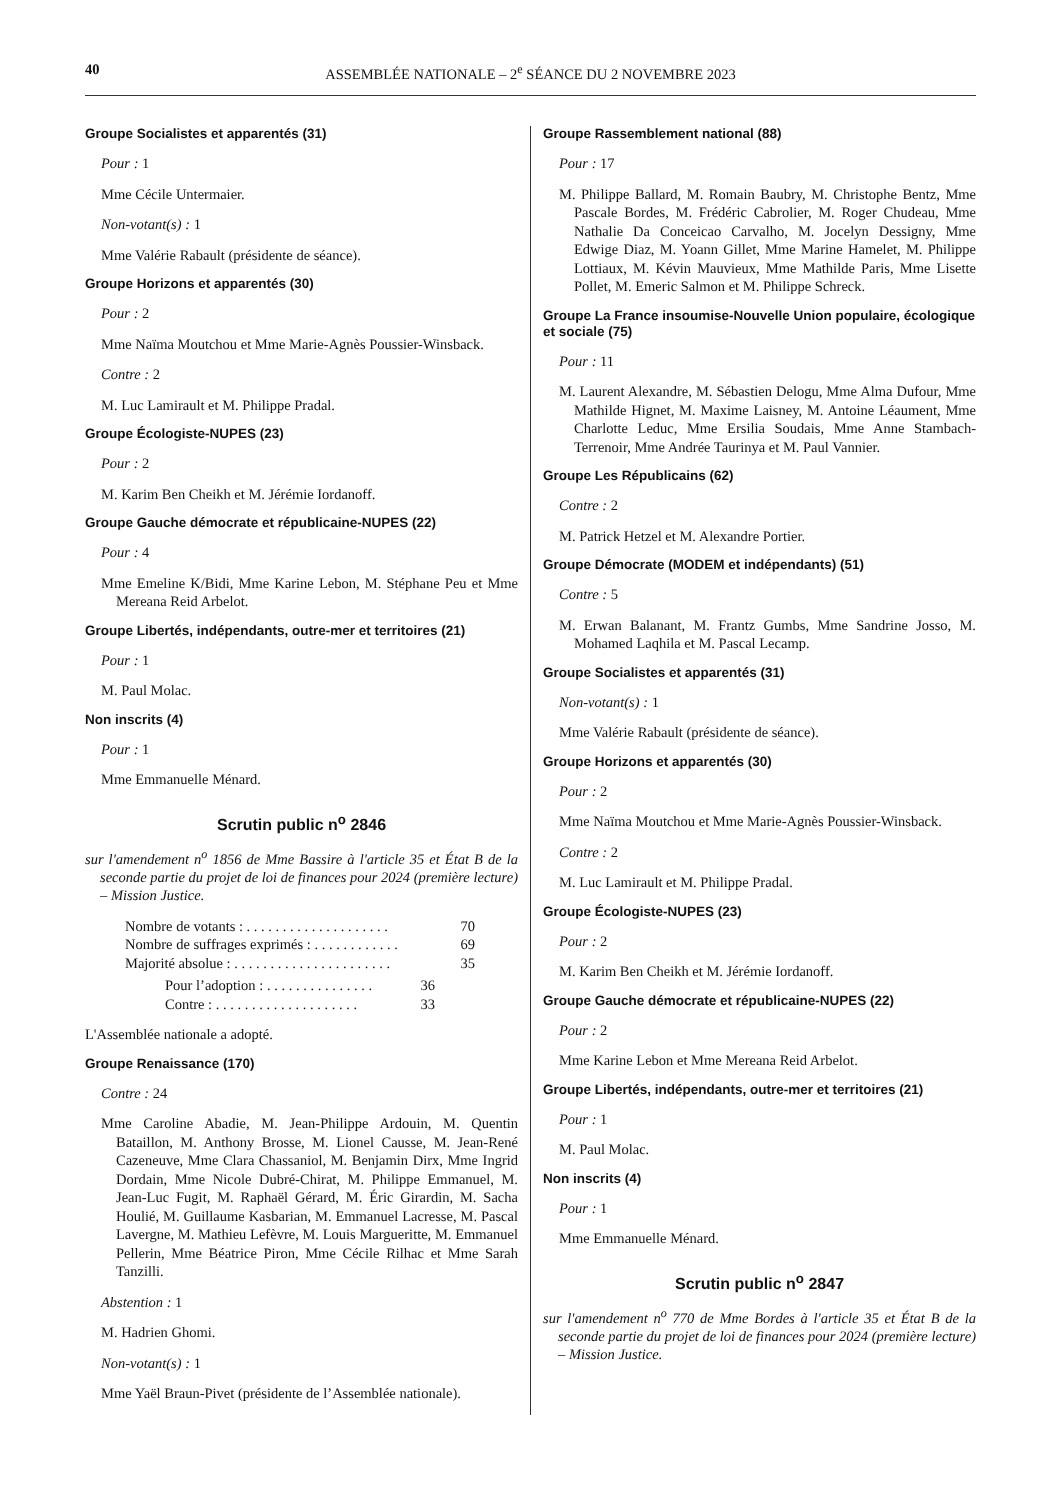40 ASSEMBLÉE NATIONALE – 2<sup>e</sup> SÉANCE DU 2 NOVEMBRE 2023
Groupe Socialistes et apparentés (31)
Pour : 1
Mme Cécile Untermaier.
Non-votant(s) : 1
Mme Valérie Rabault (présidente de séance).
Groupe Horizons et apparentés (30)
Pour : 2
Mme Naïma Moutchou et Mme Marie-Agnès Poussier-Winsback.
Contre : 2
M. Luc Lamirault et M. Philippe Pradal.
Groupe Écologiste-NUPES (23)
Pour : 2
M. Karim Ben Cheikh et M. Jérémie Iordanoff.
Groupe Gauche démocrate et républicaine-NUPES (22)
Pour : 4
Mme Emeline K/Bidi, Mme Karine Lebon, M. Stéphane Peu et Mme Mereana Reid Arbelot.
Groupe Libertés, indépendants, outre-mer et territoires (21)
Pour : 1
M. Paul Molac.
Non inscrits (4)
Pour : 1
Mme Emmanuelle Ménard.
Scrutin public n<sup>o</sup> 2846
sur l'amendement n<sup>o</sup> 1856 de Mme Bassire à l'article 35 et État B de la seconde partie du projet de loi de finances pour 2024 (première lecture) – Mission Justice.
Nombre de votants : . . . . . . . . . . . . . . . . . . . . 70
Nombre de suffrages exprimés : . . . . . . . . . . . . 69
Majorité absolue : . . . . . . . . . . . . . . . . . . . . . . 35
Pour l’adoption : . . . . . . . . . . . . . . . 36
Contre : . . . . . . . . . . . . . . . . . . . . 33
L'Assemblée nationale a adopté.
Groupe Renaissance (170)
Contre : 24
Mme Caroline Abadie, M. Jean-Philippe Ardouin, M. Quentin Bataillon, M. Anthony Brosse, M. Lionel Causse, M. Jean-René Cazeneuve, Mme Clara Chassaniol, M. Benjamin Dirx, Mme Ingrid Dordain, Mme Nicole Dubré-Chirat, M. Philippe Emmanuel, M. Jean-Luc Fugit, M. Raphaël Gérard, M. Éric Girardin, M. Sacha Houlié, M. Guillaume Kasbarian, M. Emmanuel Lacresse, M. Pascal Lavergne, M. Mathieu Lefèvre, M. Louis Margueritte, M. Emmanuel Pellerin, Mme Béatrice Piron, Mme Cécile Rilhac et Mme Sarah Tanzilli.
Abstention : 1
M. Hadrien Ghomi.
Non-votant(s) : 1
Mme Yaël Braun-Pivet (présidente de l’Assemblée nationale).
Groupe Rassemblement national (88)
Pour : 17
M. Philippe Ballard, M. Romain Baubry, M. Christophe Bentz, Mme Pascale Bordes, M. Frédéric Cabrolier, M. Roger Chudeau, Mme Nathalie Da Conceicao Carvalho, M. Jocelyn Dessigny, Mme Edwige Diaz, M. Yoann Gillet, Mme Marine Hamelet, M. Philippe Lottiaux, M. Kévin Mauvieux, Mme Mathilde Paris, Mme Lisette Pollet, M. Emeric Salmon et M. Philippe Schreck.
Groupe La France insoumise-Nouvelle Union populaire, écologique et sociale (75)
Pour : 11
M. Laurent Alexandre, M. Sébastien Delogu, Mme Alma Dufour, Mme Mathilde Hignet, M. Maxime Laisney, M. Antoine Léaument, Mme Charlotte Leduc, Mme Ersilia Soudais, Mme Anne Stambach-Terrenoir, Mme Andrée Taurinya et M. Paul Vannier.
Groupe Les Républicains (62)
Contre : 2
M. Patrick Hetzel et M. Alexandre Portier.
Groupe Démocrate (MODEM et indépendants) (51)
Contre : 5
M. Erwan Balanant, M. Frantz Gumbs, Mme Sandrine Josso, M. Mohamed Laqhila et M. Pascal Lecamp.
Groupe Socialistes et apparentés (31)
Non-votant(s) : 1
Mme Valérie Rabault (présidente de séance).
Groupe Horizons et apparentés (30)
Pour : 2
Mme Naïma Moutchou et Mme Marie-Agnès Poussier-Winsback.
Contre : 2
M. Luc Lamirault et M. Philippe Pradal.
Groupe Écologiste-NUPES (23)
Pour : 2
M. Karim Ben Cheikh et M. Jérémie Iordanoff.
Groupe Gauche démocrate et républicaine-NUPES (22)
Pour : 2
Mme Karine Lebon et Mme Mereana Reid Arbelot.
Groupe Libertés, indépendants, outre-mer et territoires (21)
Pour : 1
M. Paul Molac.
Non inscrits (4)
Pour : 1
Mme Emmanuelle Ménard.
Scrutin public n<sup>o</sup> 2847
sur l'amendement n<sup>o</sup> 770 de Mme Bordes à l'article 35 et État B de la seconde partie du projet de loi de finances pour 2024 (première lecture) – Mission Justice.